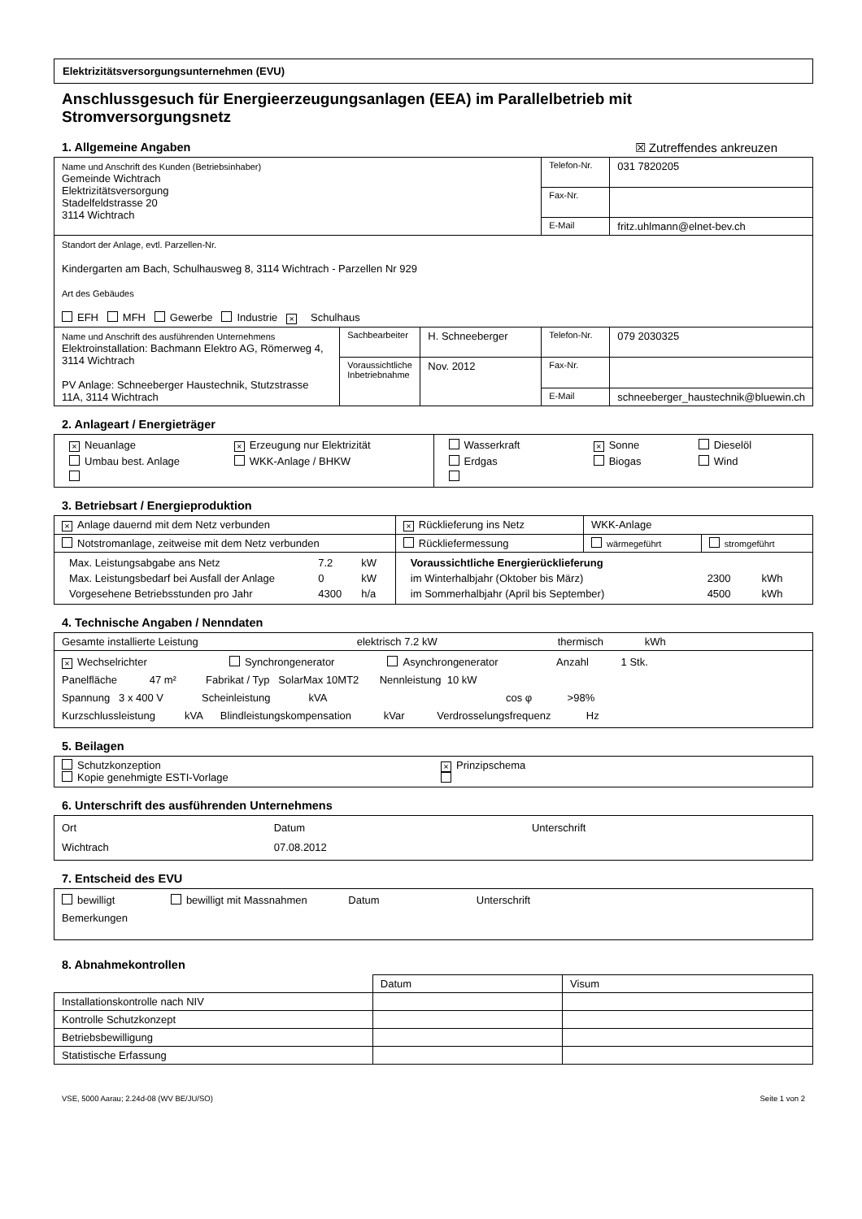Elektrizitätsversorgungsunternehmen (EVU)
Anschlussgesuch für Energieerzeugungsanlagen (EEA) im Parallelbetrieb mit Stromversorgungsnetz
1. Allgemeine Angaben ☒ Zutreffendes ankreuzen
| Name und Anschrift des Kunden (Betriebsinhaber) Gemeinde Wichtrach Elektrizitätsversorgung Stadelfeldstrasse 20 3114 Wichtrach | | | Telefon-Nr. | 031 7820205 |
| | | | Fax-Nr. | |
| | | | E-Mail | fritz.uhlmann@elnet-bev.ch |
| Standort der Anlage, evtl. Parzellen-Nr. Kindergarten am Bach, Schulhausweg 8, 3114 Wichtrach - Parzellen Nr 929 Art des Gebäudes EFH MFH Gewerbe Industrie × Schulhaus | | | | |
| Name und Anschrift des ausführenden Unternehmens Elektroinstallation: Bachmann Elektro AG, Römerweg 4, 3114 Wichtrach PV Anlage: Schneeberger Haustechnik, Stutzstrasse 11A, 3114 Wichtrach | Sachbearbeiter | H. Schneeberger | Telefon-Nr. | 079 2030325 |
| | Voraussichtliche Inbetriebnahme | Nov. 2012 | Fax-Nr. | |
| | | | E-Mail | schneeberger_haustechnik@bluewin.ch |
2. Anlageart / Energieträger
| / × Neuanlage / × Erzeugung nur Elektrizität / / Umbau best. Anlage / WKK-Anlage / BHKW / | / Wasserkraft / × Sonne / Dieselöl / / Erdgas / Biogas / Wind / |
3. Betriebsart / Energieproduktion
| × Anlage dauernd mit dem Netz verbunden | × Rücklieferung ins Netz | WKK-Anlage | |
| Notstromanlage, zeitweise mit dem Netz verbunden | Rückliefermessung | wärmegeführt | stromgeführt |
| / Max. Leistungsabgabe ans Netz / 7.2 / kW / / Max. Leistungsbedarf bei Ausfall der Anlage / 0 / kW / / Vorgesehene Betriebsstunden pro Jahr / 4300 / h/a / | / Voraussichtliche Energierücklieferung / / / / im Winterhalbjahr (Oktober bis März) / 2300 / kWh / / im Sommerhalbjahr (April bis September) / 4500 / kWh / | | |
4. Technische Angaben / Nenndaten
| Gesamte installierte Leistung elektrisch 7.2 kW thermisch kWh |
| × Wechselrichter Synchrongenerator Asynchrongenerator Anzahl 1 Stk. Panelfläche 47 m² Fabrikat / Typ SolarMax 10MT2 Nennleistung 10 kW Spannung 3 x 400 V Scheinleistung kVA cos φ >98% Kurzschlussleistung kVA Blindleistungskompensation kVar Verdrosselungsfrequenz Hz |
5. Beilagen
| Schutzkonzeption Kopie genehmigte ESTI-Vorlage | × Prinzipschema |
6. Unterschrift des ausführenden Unternehmens
| Ort Wichtrach | Datum 07.08.2012 | Unterschrift |
7. Entscheid des EVU
| bewilligt bewilligt mit Massnahmen Datum Unterschrift Bemerkungen |
8. Abnahmekontrollen
| | Datum | Visum |
| Installationskontrolle nach NIV | | |
| Kontrolle Schutzkonzept | | |
| Betriebsbewilligung | | |
| Statistische Erfassung | | |
VSE, 5000 Aarau; 2.24d-08 (WV BE/JU/SO) Seite 1 von 2